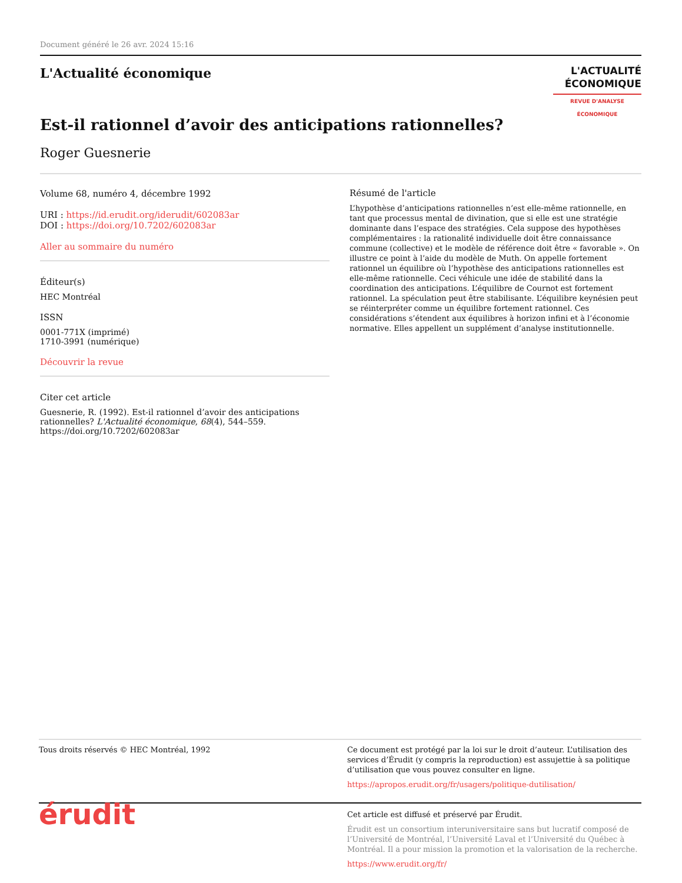Document généré le 26 avr. 2024 15:16
L'Actualité économique
L'ACTUALITÉ
ÉCONOMIQUE
REVUE D'ANALYSE ÉCONOMIQUE
Est-il rationnel d’avoir des anticipations rationnelles?
Roger Guesnerie
Volume 68, numéro 4, décembre 1992
URI : https://id.erudit.org/iderudit/602083ar
DOI : https://doi.org/10.7202/602083ar
Aller au sommaire du numéro
Éditeur(s)
HEC Montréal
ISSN
0001-771X (imprimé)
1710-3991 (numérique)
Découvrir la revue
Citer cet article
Guesnerie, R. (1992). Est-il rationnel d’avoir des anticipations rationnelles? L'Actualité économique, 68(4), 544–559. https://doi.org/10.7202/602083ar
Résumé de l'article
L’hypothèse d’anticipations rationnelles n’est elle-même rationnelle, en tant que processus mental de divination, que si elle est une stratégie dominante dans l’espace des stratégies. Cela suppose des hypothèses complémentaires : la rationalité individuelle doit être connaissance commune (collective) et le modèle de référence doit être « favorable ». On illustre ce point à l’aide du modèle de Muth. On appelle fortement rationnel un équilibre où l’hypothèse des anticipations rationnelles est elle-même rationnelle. Ceci véhicule une idée de stabilité dans la coordination des anticipations. L’équilibre de Cournot est fortement rationnel. La spéculation peut être stabilisante. L’équilibre keynésien peut se réinterpréter comme un équilibre fortement rationnel. Ces considérations s’étendent aux équilibres à horizon infini et à l’économie normative. Elles appellent un supplément d’analyse institutionnelle.
Tous droits réservés © HEC Montréal, 1992 Ce document est protégé par la loi sur le droit d’auteur. L’utilisation des services d’Érudit (y compris la reproduction) est assujettie à sa politique d’utilisation que vous pouvez consulter en ligne.
https://apropos.erudit.org/fr/usagers/politique-dutilisation/
érudit
Cet article est diffusé et préservé par Érudit.
Érudit est un consortium interuniversitaire sans but lucratif composé de l’Université de Montréal, l’Université Laval et l’Université du Québec à Montréal. Il a pour mission la promotion et la valorisation de la recherche.
https://www.erudit.org/fr/